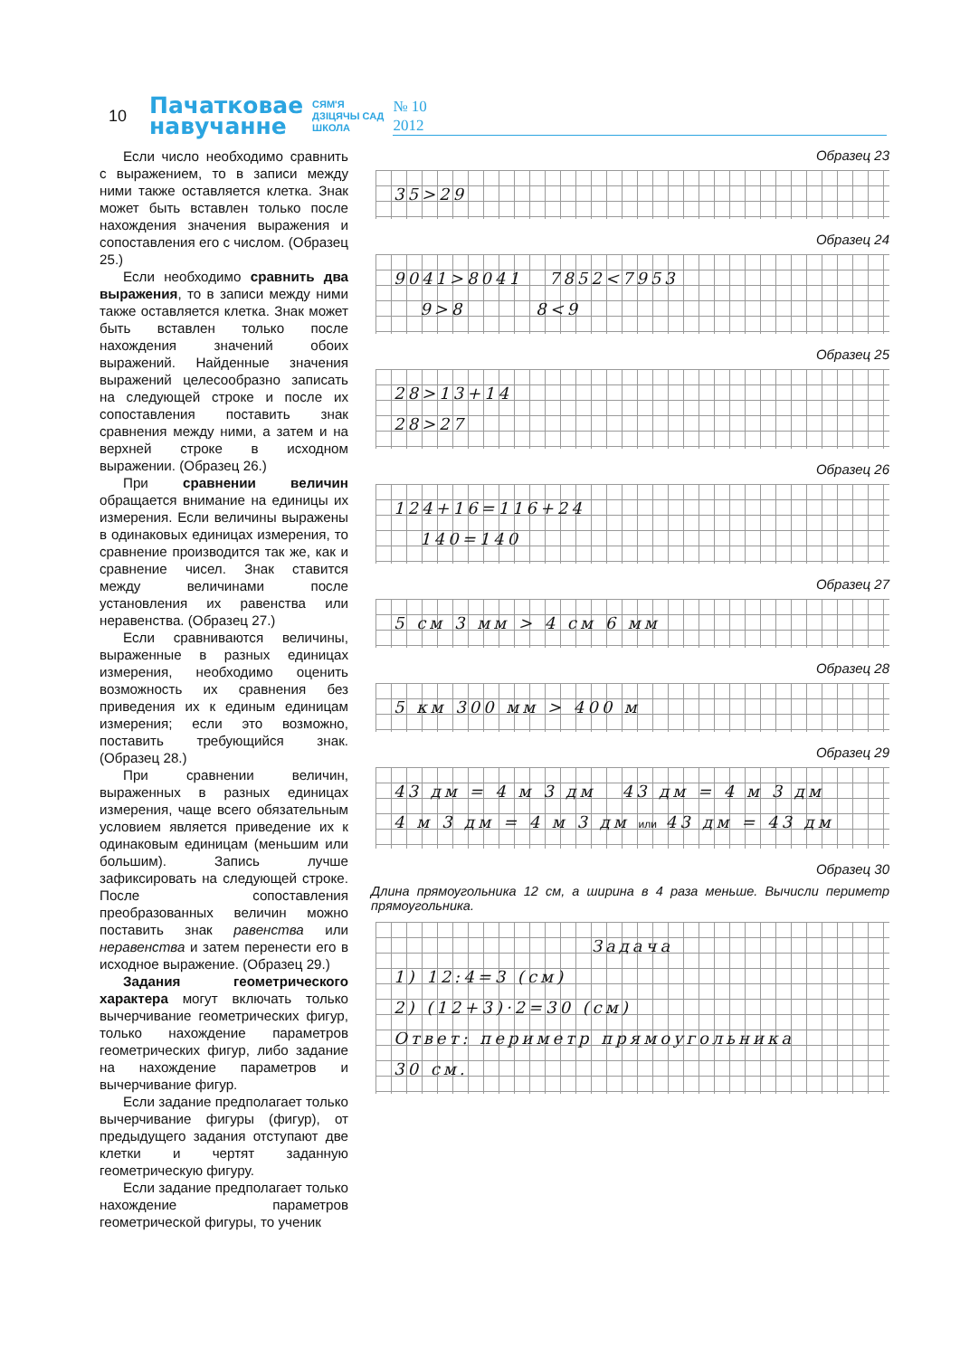10
Пачатковае
навучанне
СЯМ'Я
ДЗІЦЯЧЫ САД
ШКОЛА
№ 10
2012
Если число необходимо сравнить с выражением, то в записи между ними также оставляется клетка. Знак может быть вставлен только после нахождения значения выражения и сопоставления его с числом. (Образец 25.)
Если необходимо сравнить два выражения, то в записи между ними также оставляется клетка. Знак может быть вставлен только после нахождения значений обоих выражений. Найденные значения выражений целесообразно записать на следующей строке и после их сопоставления поставить знак сравнения между ними, а затем и на верхней строке в исходном выражении. (Образец 26.)
При сравнении величин обращается внимание на единицы их измерения. Если величины выражены в одинаковых единицах измерения, то сравнение производится так же, как и сравнение чисел. Знак ставится между величинами после установления их равенства или неравенства. (Образец 27.)
Если сравниваются величины, выраженные в разных единицах измерения, необходимо оценить возможность их сравнения без приведения их к единым единицам измерения; если это возможно, поставить требующийся знак. (Образец 28.)
При сравнении величин, выраженных в разных единицах измерения, чаще всего обязательным условием является приведение их к одинаковым единицам (меньшим или большим). Запись лучше зафиксировать на следующей строке. После сопоставления преобразованных величин можно поставить знак равенства или неравенства и затем перенести его в исходное выражение. (Образец 29.)
Задания геометрического характера могут включать только вычерчивание геометрических фигур, только нахождение параметров геометрических фигур, либо задание на нахождение параметров и вычерчивание фигур.
Если задание предполагает только вычерчивание фигуры (фигур), от предыдущего задания отступают две клетки и чертят заданную геометрическую фигуру.
Если задание предполагает только нахождение параметров геометрической фигуры, то ученик
Образец 23
35>29
Образец 24
9041>8041 7852<7953
9>8 8<9
Образец 25
28>13+14
28>27
Образец 26
124+16=116+24
140=140
Образец 27
5 см 3 мм > 4 см 6 мм
Образец 28
5 км 300 мм > 400 м
Образец 29
43 дм = 4 м 3 дм 43 дм = 4 м 3 дм
4 м 3 дм = 4 м 3 дм или 43 дм = 43 дм
Образец 30
Длина прямоугольника 12 см, а ширина в 4 раза меньше. Вычисли периметр прямоугольника.
Задача
1) 12:4=3 (см)
2) (12+3)·2=30 (см)
Ответ: периметр прямоугольника
30 см.